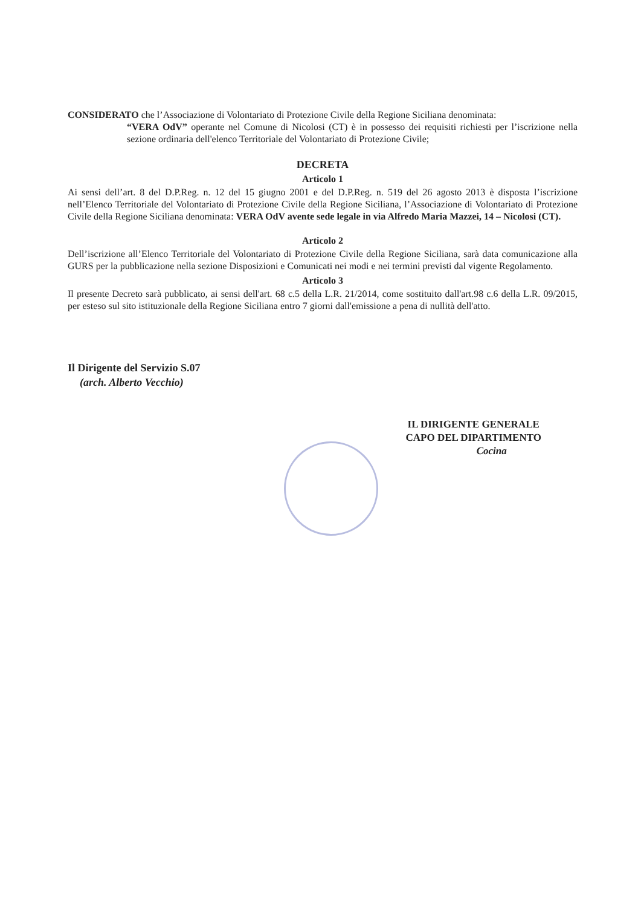CONSIDERATO che l’Associazione di Volontariato di Protezione Civile della Regione Siciliana denominata:
“VERA OdV” operante nel Comune di Nicolosi (CT) è in possesso dei requisiti richiesti per l’iscrizione nella sezione ordinaria dell'elenco Territoriale del Volontariato di Protezione Civile;
DECRETA
Articolo 1
Ai sensi dell’art. 8 del D.P.Reg. n. 12 del 15 giugno 2001 e del D.P.Reg. n. 519 del 26 agosto 2013 è disposta l’iscrizione nell’Elenco Territoriale del Volontariato di Protezione Civile della Regione Siciliana, l’Associazione di Volontariato di Protezione Civile della Regione Siciliana denominata: VERA OdV avente sede legale in via Alfredo Maria Mazzei, 14 – Nicolosi (CT).
Articolo 2
Dell’iscrizione all’Elenco Territoriale del Volontariato di Protezione Civile della Regione Siciliana, sarà data comunicazione alla GURS per la pubblicazione nella sezione Disposizioni e Comunicati nei modi e nei termini previsti dal vigente Regolamento.
Articolo 3
Il presente Decreto sarà pubblicato, ai sensi dell'art. 68 c.5 della L.R. 21/2014, come sostituito dall'art.98 c.6 della L.R. 09/2015, per esteso sul sito istituzionale della Regione Siciliana entro 7 giorni dall'emissione a pena di nullità dell'atto.
Il Dirigente del Servizio S.07
(arch. Alberto Vecchio)
IL DIRIGENTE GENERALE
CAPO DEL DIPARTIMENTO
Cocina